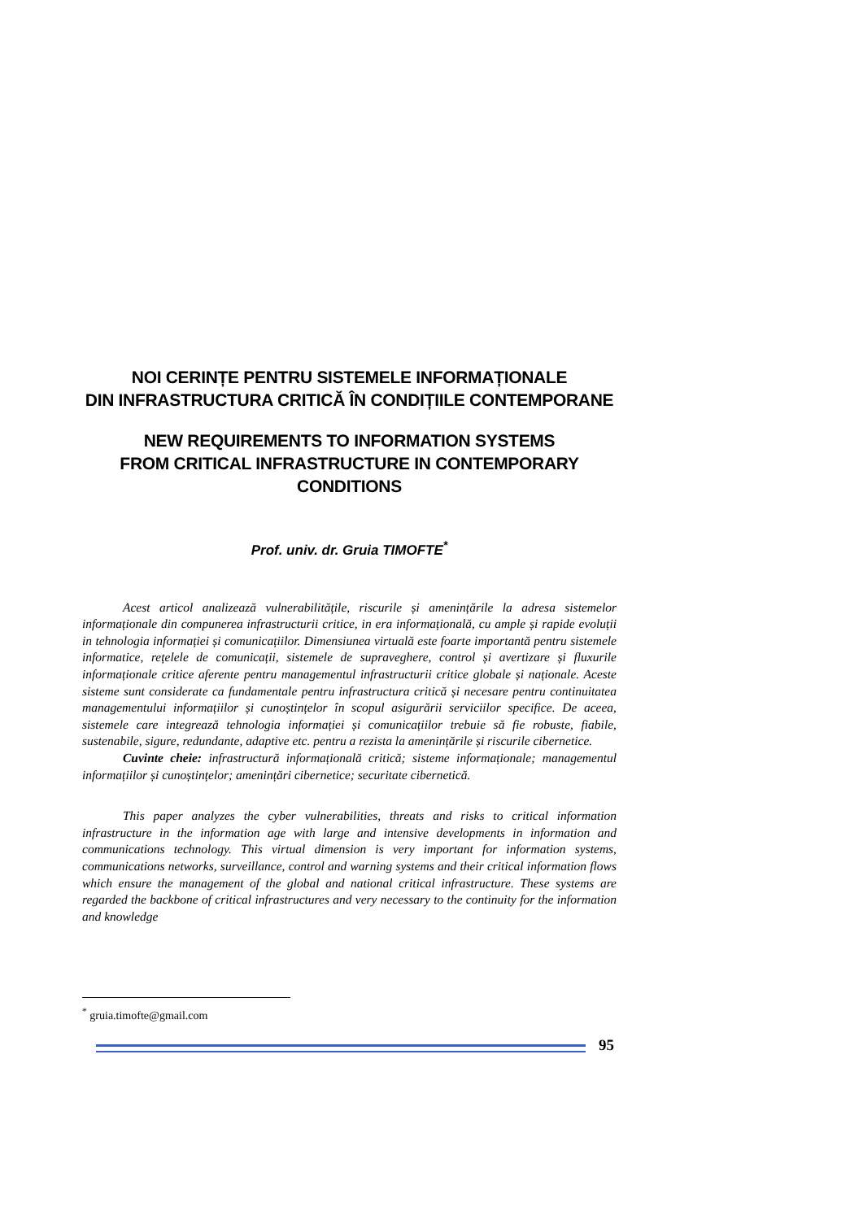NOI CERINȚE PENTRU SISTEMELE INFORMAȚIONALE
DIN INFRASTRUCTURA CRITICĂ ÎN CONDIȚIILE CONTEMPORANE
NEW REQUIREMENTS TO INFORMATION SYSTEMS
FROM CRITICAL INFRASTRUCTURE IN CONTEMPORARY
CONDITIONS
Prof. univ. dr. Gruia TIMOFTE<sup>*</sup>
Acest articol analizează vulnerabilitățile, riscurile și amenințările la adresa sistemelor informaționale din compunerea infrastructurii critice, in era informațională, cu ample și rapide evoluții in tehnologia informației și comunicațiilor. Dimensiunea virtuală este foarte importantă pentru sistemele informatice, rețelele de comunicații, sistemele de supraveghere, control și avertizare și fluxurile informaționale critice aferente pentru managementul infrastructurii critice globale și naționale. Aceste sisteme sunt considerate ca fundamentale pentru infrastructura critică și necesare pentru continuitatea managementului informațiilor și cunoștințelor în scopul asigurării serviciilor specifice. De aceea, sistemele care integrează tehnologia informației și comunicațiilor trebuie să fie robuste, fiabile, sustenabile, sigure, redundante, adaptive etc. pentru a rezista la amenințările și riscurile cibernetice.
Cuvinte cheie: infrastructură informațională critică; sisteme informaționale; managementul informațiilor și cunoștințelor; amenințări cibernetice; securitate cibernetică.
This paper analyzes the cyber vulnerabilities, threats and risks to critical information infrastructure in the information age with large and intensive developments in information and communications technology. This virtual dimension is very important for information systems, communications networks, surveillance, control and warning systems and their critical information flows which ensure the management of the global and national critical infrastructure. These systems are regarded the backbone of critical infrastructures and very necessary to the continuity for the information and knowledge
<sup>*</sup> gruia.timofte@gmail.com
95